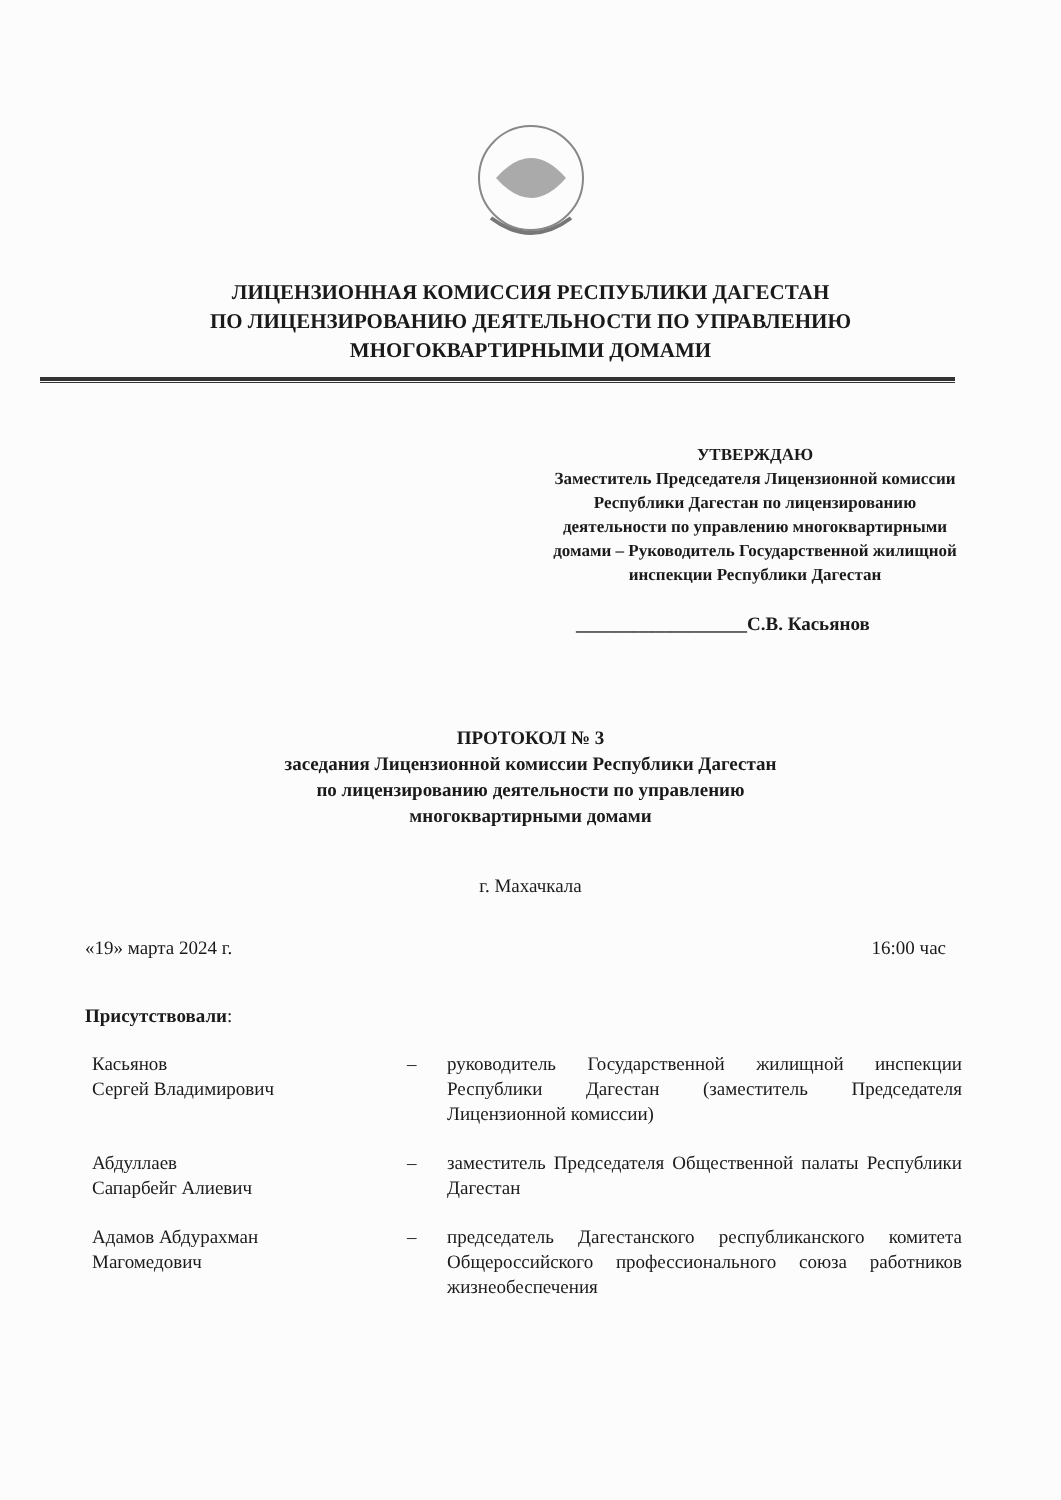ЛИЦЕНЗИОННАЯ КОМИССИЯ РЕСПУБЛИКИ ДАГЕСТАН
ПО ЛИЦЕНЗИРОВАНИЮ ДЕЯТЕЛЬНОСТИ ПО УПРАВЛЕНИЮ
МНОГОКВАРТИРНЫМИ ДОМАМИ
УТВЕРЖДАЮ
Заместитель Председателя Лицензионной комиссии Республики Дагестан по лицензированию деятельности по управлению многоквартирными домами – Руководитель Государственной жилищной инспекции Республики Дагестан
__________________С.В. Касьянов
ПРОТОКОЛ № 3
заседания Лицензионной комиссии Республики Дагестан
по лицензированию деятельности по управлению
многоквартирными домами
г. Махачкала
«19» марта 2024 г. 16:00 час
Присутствовали:
Касьянов
Сергей Владимирович
– руководитель Государственной жилищной инспекции Республики Дагестан (заместитель Председателя Лицензионной комиссии)
Абдуллаев
Сапарбейг Алиевич
– заместитель Председателя Общественной палаты Республики Дагестан
Адамов Абдурахман
Магомедович
– председатель Дагестанского республиканского комитета Общероссийского профессионального союза работников жизнеобеспечения